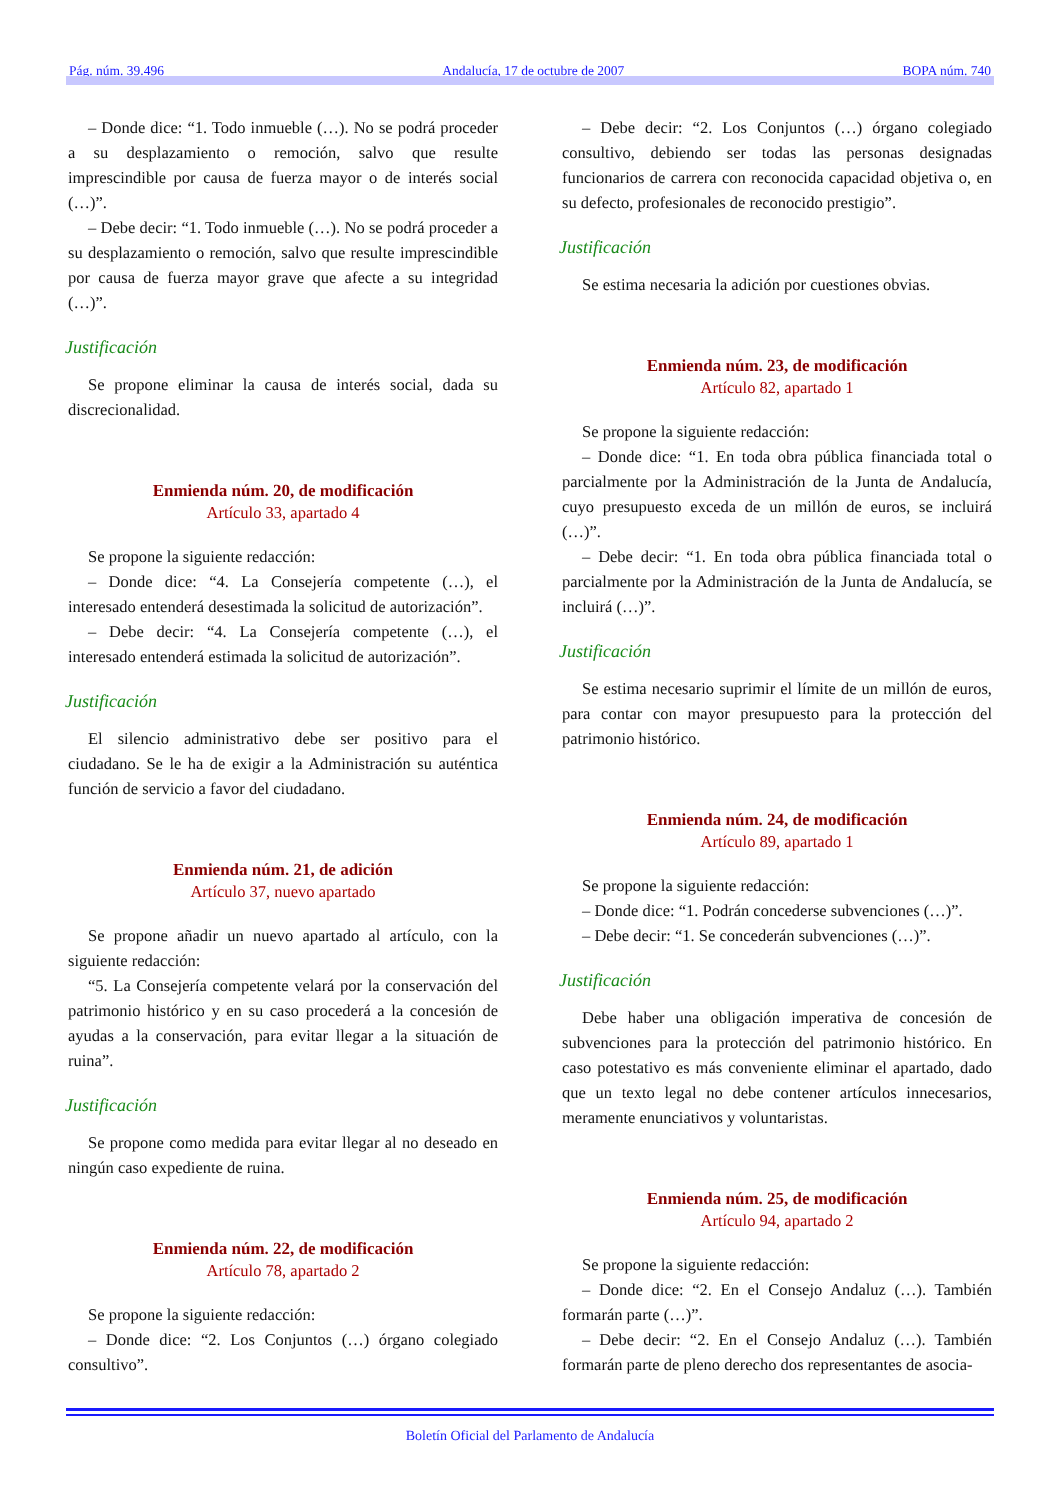Pág. núm. 39.496 Andalucía, 17 de octubre de 2007 BOPA núm. 740
– Donde dice: “1. Todo inmueble (…). No se podrá proceder a su desplazamiento o remoción, salvo que resulte imprescindible por causa de fuerza mayor o de interés social (…)”.
– Debe decir: “1. Todo inmueble (…). No se podrá proceder a su desplazamiento o remoción, salvo que resulte imprescindible por causa de fuerza mayor grave que afecte a su integridad (…)”.
Justificación
Se propone eliminar la causa de interés social, dada su discrecionalidad.
Enmienda núm. 20, de modificación
Artículo 33, apartado 4
Se propone la siguiente redacción:
– Donde dice: “4. La Consejería competente (…), el interesado entenderá desestimada la solicitud de autorización”.
– Debe decir: “4. La Consejería competente (…), el interesado entenderá estimada la solicitud de autorización”.
Justificación
El silencio administrativo debe ser positivo para el ciudadano. Se le ha de exigir a la Administración su auténtica función de servicio a favor del ciudadano.
Enmienda núm. 21, de adición
Artículo 37, nuevo apartado
Se propone añadir un nuevo apartado al artículo, con la siguiente redacción:
“5. La Consejería competente velará por la conservación del patrimonio histórico y en su caso procederá a la concesión de ayudas a la conservación, para evitar llegar a la situación de ruina”.
Justificación
Se propone como medida para evitar llegar al no deseado en ningún caso expediente de ruina.
Enmienda núm. 22, de modificación
Artículo 78, apartado 2
Se propone la siguiente redacción:
– Donde dice: “2. Los Conjuntos (…) órgano colegiado consultivo”.
– Debe decir: “2. Los Conjuntos (…) órgano colegiado consultivo, debiendo ser todas las personas designadas funcionarios de carrera con reconocida capacidad objetiva o, en su defecto, profesionales de reconocido prestigio”.
Justificación
Se estima necesaria la adición por cuestiones obvias.
Enmienda núm. 23, de modificación
Artículo 82, apartado 1
Se propone la siguiente redacción:
– Donde dice: “1. En toda obra pública financiada total o parcialmente por la Administración de la Junta de Andalucía, cuyo presupuesto exceda de un millón de euros, se incluirá (…)”.
– Debe decir: “1. En toda obra pública financiada total o parcialmente por la Administración de la Junta de Andalucía, se incluirá (…)”.
Justificación
Se estima necesario suprimir el límite de un millón de euros, para contar con mayor presupuesto para la protección del patrimonio histórico.
Enmienda núm. 24, de modificación
Artículo 89, apartado 1
Se propone la siguiente redacción:
– Donde dice: “1. Podrán concederse subvenciones (…)”.
– Debe decir: “1. Se concederán subvenciones (…)”.
Justificación
Debe haber una obligación imperativa de concesión de subvenciones para la protección del patrimonio histórico. En caso potestativo es más conveniente eliminar el apartado, dado que un texto legal no debe contener artículos innecesarios, meramente enunciativos y voluntaristas.
Enmienda núm. 25, de modificación
Artículo 94, apartado 2
Se propone la siguiente redacción:
– Donde dice: “2. En el Consejo Andaluz (…). También formarán parte (…)”.
– Debe decir: “2. En el Consejo Andaluz (…). También formarán parte de pleno derecho dos representantes de asocia-
Boletín Oficial del Parlamento de Andalucía